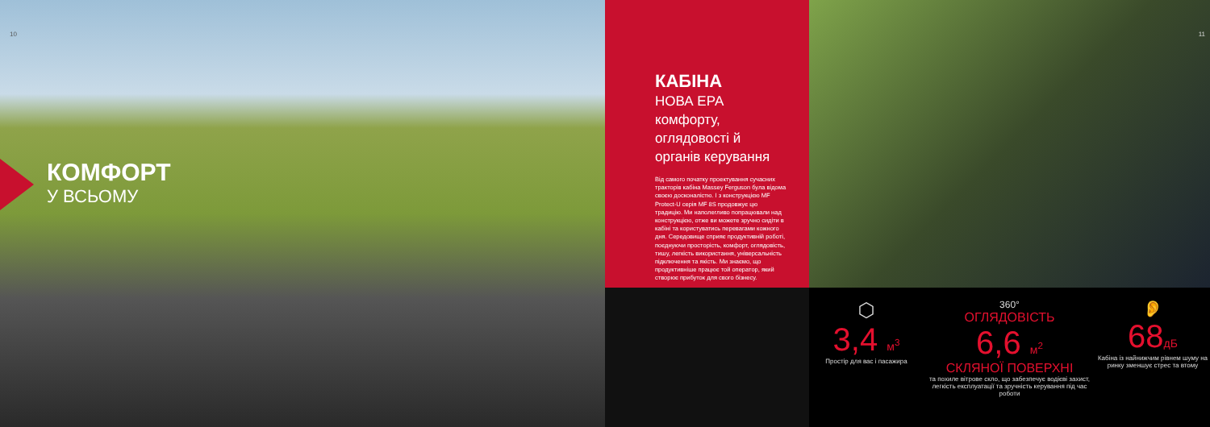10
КОМФОРТ
У ВСЬОМУ
КАБІНА
НОВА ЕРА комфорту, оглядовості й органів керування
Від самого початку проектування сучасних тракторів кабіна Massey Ferguson була відома своєю досконалістю. І з конструкцією MF Protect-U серія MF 8S продовжує цю традицію. Ми наполегливо попрацювали над конструкцією, отже ви можете зручно сидіти в кабіні та користуватись перевагами кожного дня. Середовище сприяє продуктивній роботі, поєднуючи просторість, комфорт, оглядовість, тишу, легкість використання, універсальність підключення та якість. Ми знаємо, що продуктивніше працює той оператор, який створює прибуток для свого бізнесу.
11
⬡
3,4 м<sup>3</sup>
Простір для вас і пасажира
360°
ОГЛЯДОВІСТЬ
6,6 м<sup>2</sup>
СКЛЯНОЇ ПОВЕРХНІ
та похиле вітрове скло, що забезпечує водієві захист, легкість експлуатації та зручність керування під час роботи
👂
68дБ
Кабіна із найнижчим рівнем шуму на ринку зменшує стрес та втому